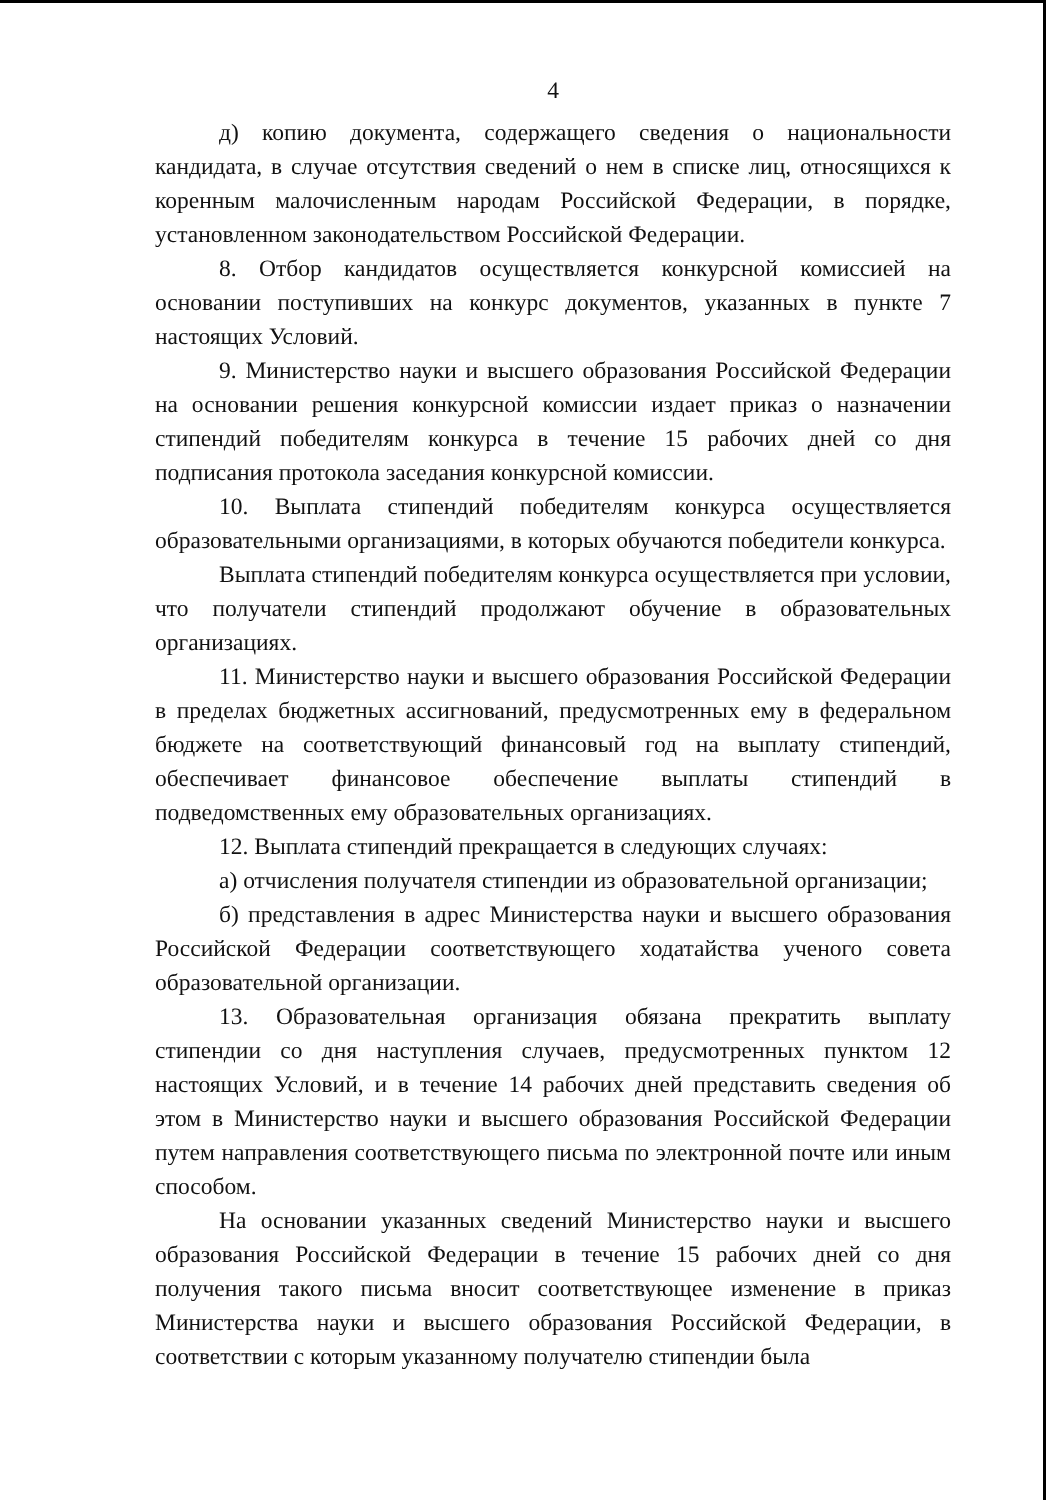4
д) копию документа, содержащего сведения о национальности кандидата, в случае отсутствия сведений о нем в списке лиц, относящихся к коренным малочисленным народам Российской Федерации, в порядке, установленном законодательством Российской Федерации.
8. Отбор кандидатов осуществляется конкурсной комиссией на основании поступивших на конкурс документов, указанных в пункте 7 настоящих Условий.
9. Министерство науки и высшего образования Российской Федерации на основании решения конкурсной комиссии издает приказ о назначении стипендий победителям конкурса в течение 15 рабочих дней со дня подписания протокола заседания конкурсной комиссии.
10. Выплата стипендий победителям конкурса осуществляется образовательными организациями, в которых обучаются победители конкурса.
Выплата стипендий победителям конкурса осуществляется при условии, что получатели стипендий продолжают обучение в образовательных организациях.
11. Министерство науки и высшего образования Российской Федерации в пределах бюджетных ассигнований, предусмотренных ему в федеральном бюджете на соответствующий финансовый год на выплату стипендий, обеспечивает финансовое обеспечение выплаты стипендий в подведомственных ему образовательных организациях.
12. Выплата стипендий прекращается в следующих случаях:
а) отчисления получателя стипендии из образовательной организации;
б) представления в адрес Министерства науки и высшего образования Российской Федерации соответствующего ходатайства ученого совета образовательной организации.
13. Образовательная организация обязана прекратить выплату стипендии со дня наступления случаев, предусмотренных пунктом 12 настоящих Условий, и в течение 14 рабочих дней представить сведения об этом в Министерство науки и высшего образования Российской Федерации путем направления соответствующего письма по электронной почте или иным способом.
На основании указанных сведений Министерство науки и высшего образования Российской Федерации в течение 15 рабочих дней со дня получения такого письма вносит соответствующее изменение в приказ Министерства науки и высшего образования Российской Федерации, в соответствии с которым указанному получателю стипендии была